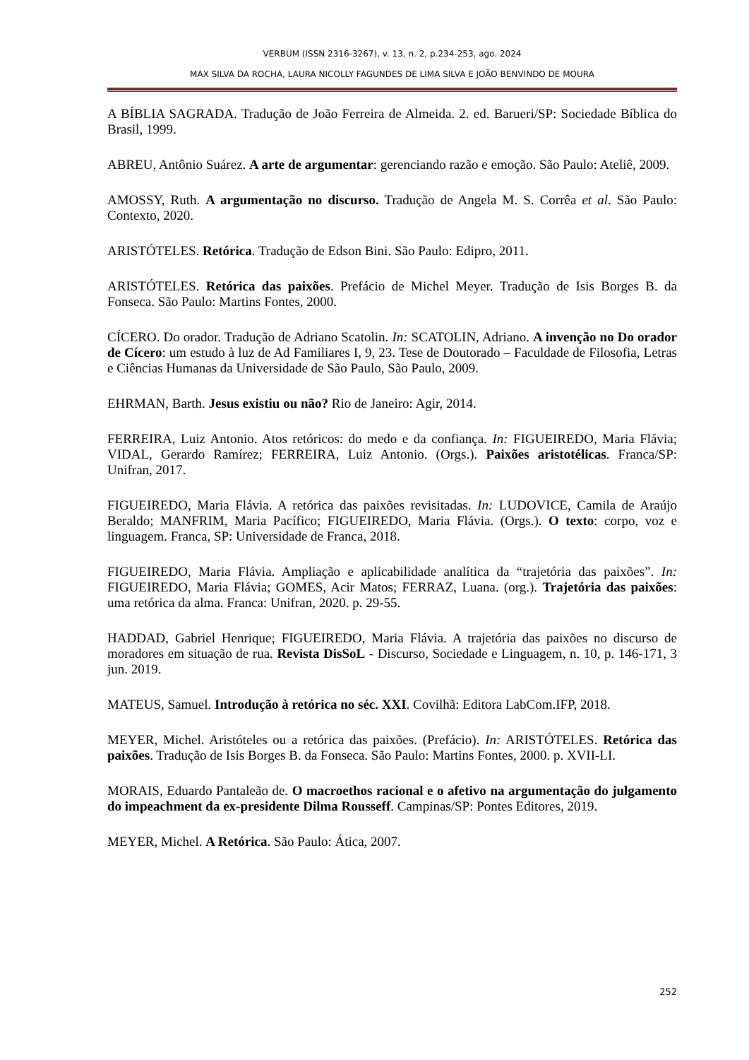VERBUM (ISSN 2316-3267), v. 13, n. 2, p.234-253, ago. 2024
MAX SILVA DA ROCHA, LAURA NICOLLY FAGUNDES DE LIMA SILVA E JOÃO BENVINDO DE MOURA
A BÍBLIA SAGRADA. Tradução de João Ferreira de Almeida. 2. ed. Barueri/SP: Sociedade Bíblica do Brasil, 1999.
ABREU, Antônio Suárez. A arte de argumentar: gerenciando razão e emoção. São Paulo: Ateliê, 2009.
AMOSSY, Ruth. A argumentação no discurso. Tradução de Angela M. S. Corrêa et al. São Paulo: Contexto, 2020.
ARISTÓTELES. Retórica. Tradução de Edson Bini. São Paulo: Edipro, 2011.
ARISTÓTELES. Retórica das paixões. Prefácio de Michel Meyer. Tradução de Isis Borges B. da Fonseca. São Paulo: Martins Fontes, 2000.
CÍCERO. Do orador. Tradução de Adriano Scatolin. In: SCATOLIN, Adriano. A invenção no Do orador de Cícero: um estudo à luz de Ad Familiares I, 9, 23. Tese de Doutorado – Faculdade de Filosofia, Letras e Ciências Humanas da Universidade de São Paulo, São Paulo, 2009.
EHRMAN, Barth. Jesus existiu ou não? Rio de Janeiro: Agir, 2014.
FERREIRA, Luiz Antonio. Atos retóricos: do medo e da confiança. In: FIGUEIREDO, Maria Flávia; VIDAL, Gerardo Ramírez; FERREIRA, Luiz Antonio. (Orgs.). Paixões aristotélicas. Franca/SP: Unifran, 2017.
FIGUEIREDO, Maria Flávia. A retórica das paixões revisitadas. In: LUDOVICE, Camila de Araújo Beraldo; MANFRIM, Maria Pacífico; FIGUEIREDO, Maria Flávia. (Orgs.). O texto: corpo, voz e linguagem. Franca, SP: Universidade de Franca, 2018.
FIGUEIREDO, Maria Flávia. Ampliação e aplicabilidade analítica da “trajetória das paixões”. In: FIGUEIREDO, Maria Flávia; GOMES, Acir Matos; FERRAZ, Luana. (org.). Trajetória das paixões: uma retórica da alma. Franca: Unifran, 2020. p. 29-55.
HADDAD, Gabriel Henrique; FIGUEIREDO, Maria Flávia. A trajetória das paixões no discurso de moradores em situação de rua. Revista DisSoL - Discurso, Sociedade e Linguagem, n. 10, p. 146-171, 3 jun. 2019.
MATEUS, Samuel. Introdução à retórica no séc. XXI. Covilhã: Editora LabCom.IFP, 2018.
MEYER, Michel. Aristóteles ou a retórica das paixões. (Prefácio). In: ARISTÓTELES. Retórica das paixões. Tradução de Isis Borges B. da Fonseca. São Paulo: Martins Fontes, 2000. p. XVII-LI.
MORAIS, Eduardo Pantaleão de. O macroethos racional e o afetivo na argumentação do julgamento do impeachment da ex-presidente Dilma Rousseff. Campinas/SP: Pontes Editores, 2019.
MEYER, Michel. A Retórica. São Paulo: Ática, 2007.
252